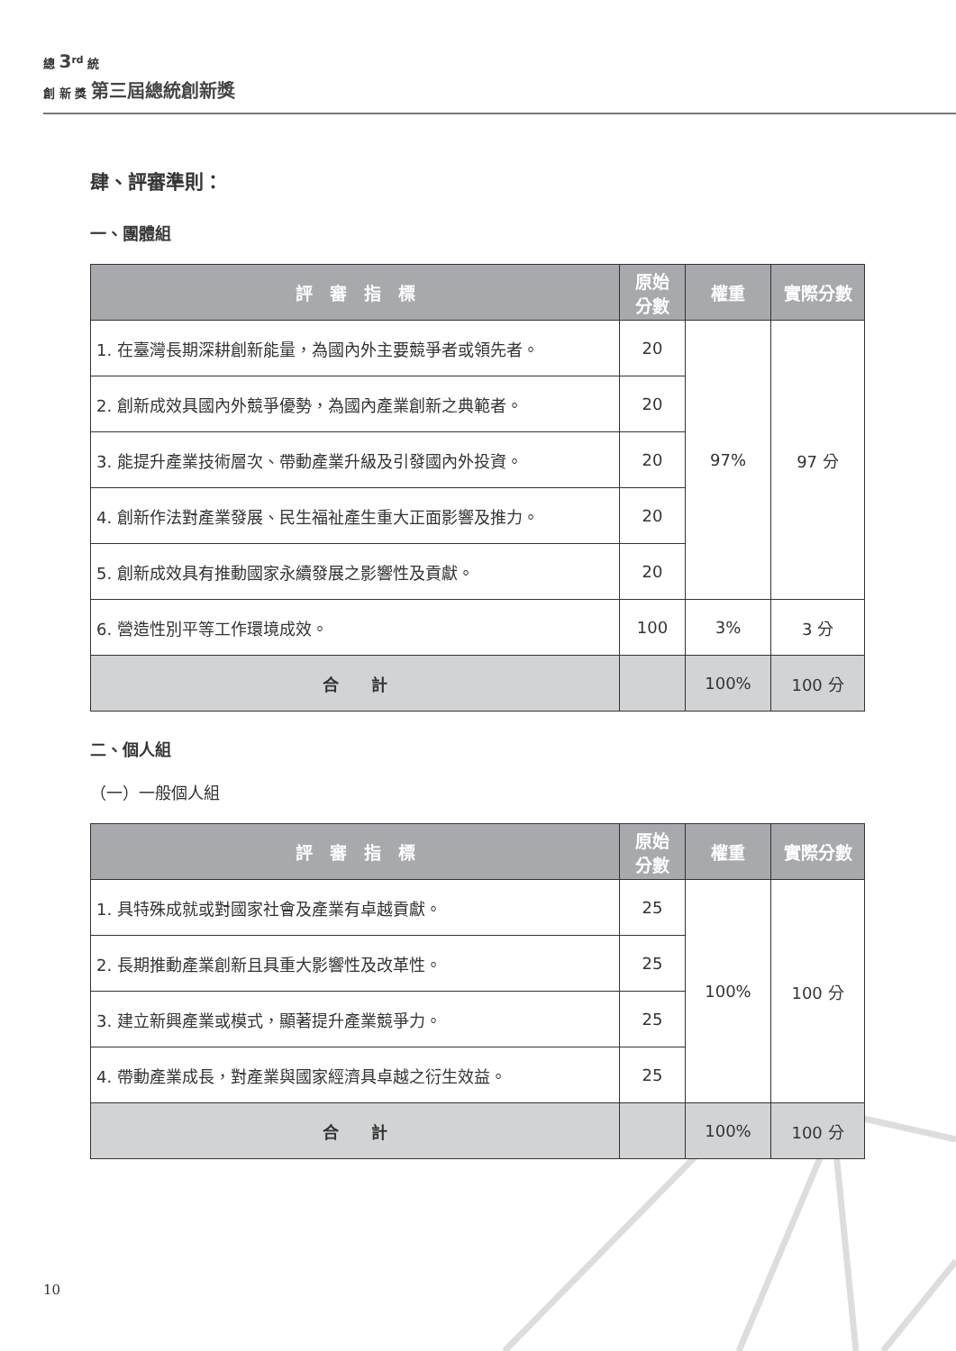總 3<sup>rd</sup> 統
創 新 獎 第三屆總統創新獎
肆、評審準則：
一、團體組
| 評 審 指 標 | 原始 分數 | 權重 | 實際分數 |
| --- | --- | --- | --- |
| 1. 在臺灣長期深耕創新能量，為國內外主要競爭者或領先者。 | 20 | 97% | 97 分 |
| 2. 創新成效具國內外競爭優勢，為國內產業創新之典範者。 | 20 | | |
| 3. 能提升產業技術層次、帶動產業升級及引發國內外投資。 | 20 | | |
| 4. 創新作法對產業發展、民生福祉產生重大正面影響及推力。 | 20 | | |
| 5. 創新成效具有推動國家永續發展之影響性及貢獻。 | 20 | | |
| 6. 營造性別平等工作環境成效。 | 100 | 3% | 3 分 |
| 合 計 | | 100% | 100 分 |
二、個人組
（一）一般個人組
| 評 審 指 標 | 原始 分數 | 權重 | 實際分數 |
| --- | --- | --- | --- |
| 1. 具特殊成就或對國家社會及產業有卓越貢獻。 | 25 | 100% | 100 分 |
| 2. 長期推動產業創新且具重大影響性及改革性。 | 25 | | |
| 3. 建立新興產業或模式，顯著提升產業競爭力。 | 25 | | |
| 4. 帶動產業成長，對產業與國家經濟具卓越之衍生效益。 | 25 | | |
| 合 計 | | 100% | 100 分 |
10